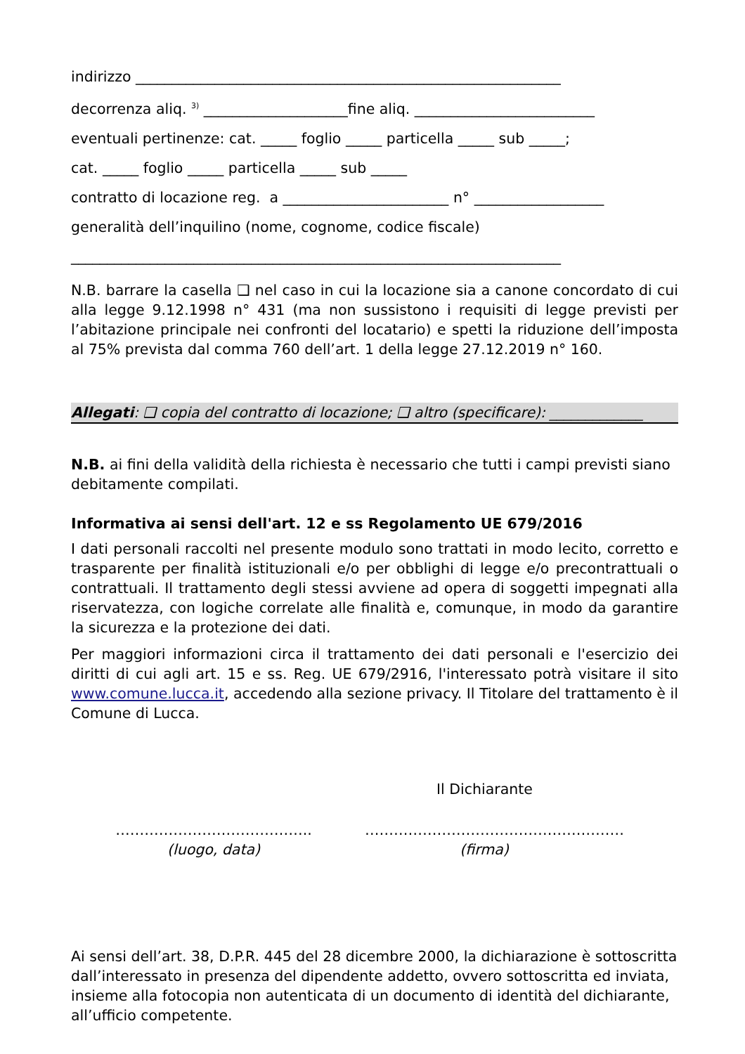indirizzo ___________________________________________________________
decorrenza aliq. <sup>3)</sup> ____________________fine aliq. _________________________
eventuali pertinenze: cat. _____ foglio _____ particella _____ sub _____;
cat. _____ foglio _____ particella _____ sub _____
contratto di locazione reg. a _______________________ n° __________________
generalità dell’inquilino (nome, cognome, codice fiscale)
____________________________________________________________________
N.B. barrare la casella ❑ nel caso in cui la locazione sia a canone concordato di cui alla legge 9.12.1998 n° 431 (ma non sussistono i requisiti di legge previsti per l’abitazione principale nei confronti del locatario) e spetti la riduzione dell’imposta al 75% prevista dal comma 760 dell’art. 1 della legge 27.12.2019 n° 160.
Allegati: ❑ copia del contratto di locazione; ❑ altro (specificare): _____________
N.B. ai fini della validità della richiesta è necessario che tutti i campi previsti siano debitamente compilati.
Informativa ai sensi dell'art. 12 e ss Regolamento UE 679/2016
I dati personali raccolti nel presente modulo sono trattati in modo lecito, corretto e trasparente per finalità istituzionali e/o per obblighi di legge e/o precontrattuali o contrattuali. Il trattamento degli stessi avviene ad opera di soggetti impegnati alla riservatezza, con logiche correlate alle finalità e, comunque, in modo da garantire la sicurezza e la protezione dei dati.
Per maggiori informazioni circa il trattamento dei dati personali e l'esercizio dei diritti di cui agli art. 15 e ss. Reg. UE 679/2916, l'interessato potrà visitare il sito www.comune.lucca.it, accedendo alla sezione privacy. Il Titolare del trattamento è il Comune di Lucca.
Il Dichiarante
…………………………………..
(luogo, data)
………………………………………………
(firma)
Ai sensi dell’art. 38, D.P.R. 445 del 28 dicembre 2000, la dichiarazione è sottoscritta dall’interessato in presenza del dipendente addetto, ovvero sottoscritta ed inviata, insieme alla fotocopia non autenticata di un documento di identità del dichiarante, all’ufficio competente.